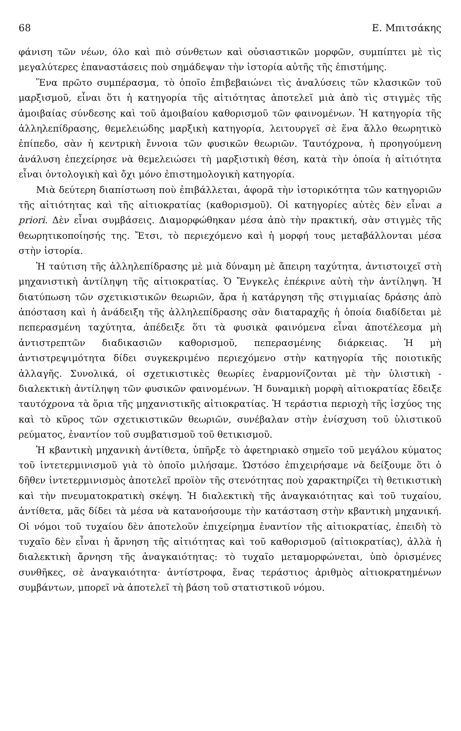68 Ε. Μπιτσάκης
φάνιση τῶν νέων, όλο καὶ πιὸ σύνθετων καὶ οὐσιαστικῶν μορφῶν, συμπίπτει μὲ τὶς μεγαλύτερες ἐπαναστάσεις ποὺ σημάδεψαν τὴν ἱστορία αὐτῆς τῆς ἐπιστήμης.
Ἕνα πρῶτο συμπέρασμα, τὸ ὁποῖο ἐπιβεβαιώνει τὶς ἀναλύσεις τῶν κλασικῶν τοῦ μαρξισμοῦ, εἶναι ὅτι ἡ κατηγορία τῆς αἰτιότητας ἀποτελεῖ μιὰ ἀπὸ τὶς στιγμὲς τῆς ἀμοιβαίας σύνδεσης καὶ τοῦ ἀμοιβαίου καθορισμοῦ τῶν φαινομένων. Ἡ κατηγορία τῆς ἀλληλεπίδρασης, θεμελειώδης μαρξικὴ κατηγορία, λειτουργεῖ σὲ ἕνα ἄλλο θεωρητικὸ ἐπίπεδο, σὰν ἡ κεντρικὴ ἔννοια τῶν φυσικῶν θεωριῶν. Ταυτόχρονα, ἡ προηγούμενη ἀνάλυση ἐπεχείρησε νὰ θεμελειώσει τὴ μαρξιστικὴ θέση, κατὰ τὴν ὁποία ἡ αἰτιότητα εἶναι ὀντολογικὴ καὶ ὄχι μόνο ἐπιστημολογικὴ κατηγορία.
Μιὰ δεύτερη διαπίστωση ποὺ ἐπιβάλλεται, ἀφορᾶ τὴν ἱστορικότητα τῶν κατηγοριῶν τῆς αἰτιότητας καὶ τῆς αἰτιοκρατίας (καθορισμοῦ). Οἱ κατηγορίες αὐτὲς δὲν εἶναι a priori. Δὲν εἶναι συμβάσεις. Διαμορφώθηκαν μέσα ἀπὸ τὴν πρακτική, σὰν στιγμὲς τῆς θεωρητικοποίησής της. Ἔτσι, τὸ περιεχόμενο καὶ ἡ μορφή τους μεταβάλλονται μέσα στὴν ἱστορία.
Ἡ ταύτιση τῆς ἀλληλεπίδρασης μὲ μιὰ δύναμη μὲ ἄπειρη ταχύτητα, ἀντιστοιχεῖ στὴ μηχανιστικὴ ἀντίληψη τῆς αἰτιοκρατίας. Ὁ Ἔνγκελς ἐπέκρινε αὐτὴ τὴν ἀντίληψη. Ἡ διατύπωση τῶν σχετικιστικῶν θεωριῶν, ἄρα ἡ κατάργηση τῆς στιγμιαίας δράσης ἀπὸ ἀπόσταση καὶ ἡ ἀνάδειξη τῆς ἀλληλεπίδρασης σὰν διαταραχῆς ἡ ὁποία διαδίδεται μὲ πεπερασμένη ταχύτητα, ἀπέδειξε ὅτι τὰ φυσικὰ φαινόμενα εἶναι ἀποτέλεσμα μὴ ἀντιστρεπτῶν διαδικασιῶν καθορισμοῦ, πεπερασμένης διάρκειας. Ἡ μὴ ἀντιστρεψιμότητα δίδει συγκεκριμένο περιεχόμενο στὴν κατηγορία τῆς ποιοτικῆς ἀλλαγῆς. Συνολικά, οἱ σχετικιστικὲς θεωρίες ἐναρμονίζονται μὲ τὴν ὑλιστικὴ - διαλεκτικὴ ἀντίληψη τῶν φυσικῶν φαινομένων. Ἡ δυναμικὴ μορφὴ αἰτιοκρατίας ἔδειξε ταυτόχρονα τὰ ὅρια τῆς μηχανιστικῆς αἰτιοκρατίας. Ἡ τεράστια περιοχὴ τῆς ἰσχύος της καὶ τὸ κῦρος τῶν σχετικιστικῶν θεωριῶν, συνέβαλαν στὴν ἐνίσχυση τοῦ ὑλιστικοῦ ρεύματος, ἐναντίον τοῦ συμβατισμοῦ τοῦ θετικισμοῦ.
Ἡ κβαντικὴ μηχανικὴ ἀντίθετα, ὑπῆρξε τὸ ἀφετηριακὸ σημεῖο τοῦ μεγάλου κύματος τοῦ ἰντετερμινισμοῦ γιὰ τὸ ὁποῖο μιλήσαμε. Ὡστόσο ἐπιχειρήσαμε νὰ δείξουμε ὅτι ὁ δῆθεν ἰντετερμινισμὸς ἀποτελεῖ προϊὸν τῆς στενότητας ποὺ χαρακτηρίζει τὴ θετικιστικὴ καὶ τὴν πνευματοκρατικὴ σκέψη. Ἡ διαλεκτικὴ τῆς ἀναγκαιότητας καὶ τοῦ τυχαίου, ἀντίθετα, μᾶς δίδει τὰ μέσα νὰ κατανοήσουμε τὴν κατάσταση στὴν κβαντικὴ μηχανική. Οἱ νόμοι τοῦ τυχαίου δὲν ἀποτελοῦν ἐπιχείρημα ἐναντίον τῆς αἰτιοκρατίας, ἐπειδὴ τὸ τυχαῖο δὲν εἶναι ἡ ἄρνηση τῆς αἰτιότητας καὶ τοῦ καθορισμοῦ (αἰτιοκρατίας), ἀλλὰ ἡ διαλεκτικὴ ἄρνηση τῆς ἀναγκαιότητας: τὸ τυχαῖο μεταμορφώνεται, ὑπὸ ὁρισμένες συνθῆκες, σὲ ἀναγκαιότητα· ἀντίστροφα, ἕνας τεράστιος ἀριθμὸς αἰτιοκρατημένων συμβάντων, μπορεῖ νὰ ἀποτελεῖ τὴ βάση τοῦ στατιστικοῦ νόμου.